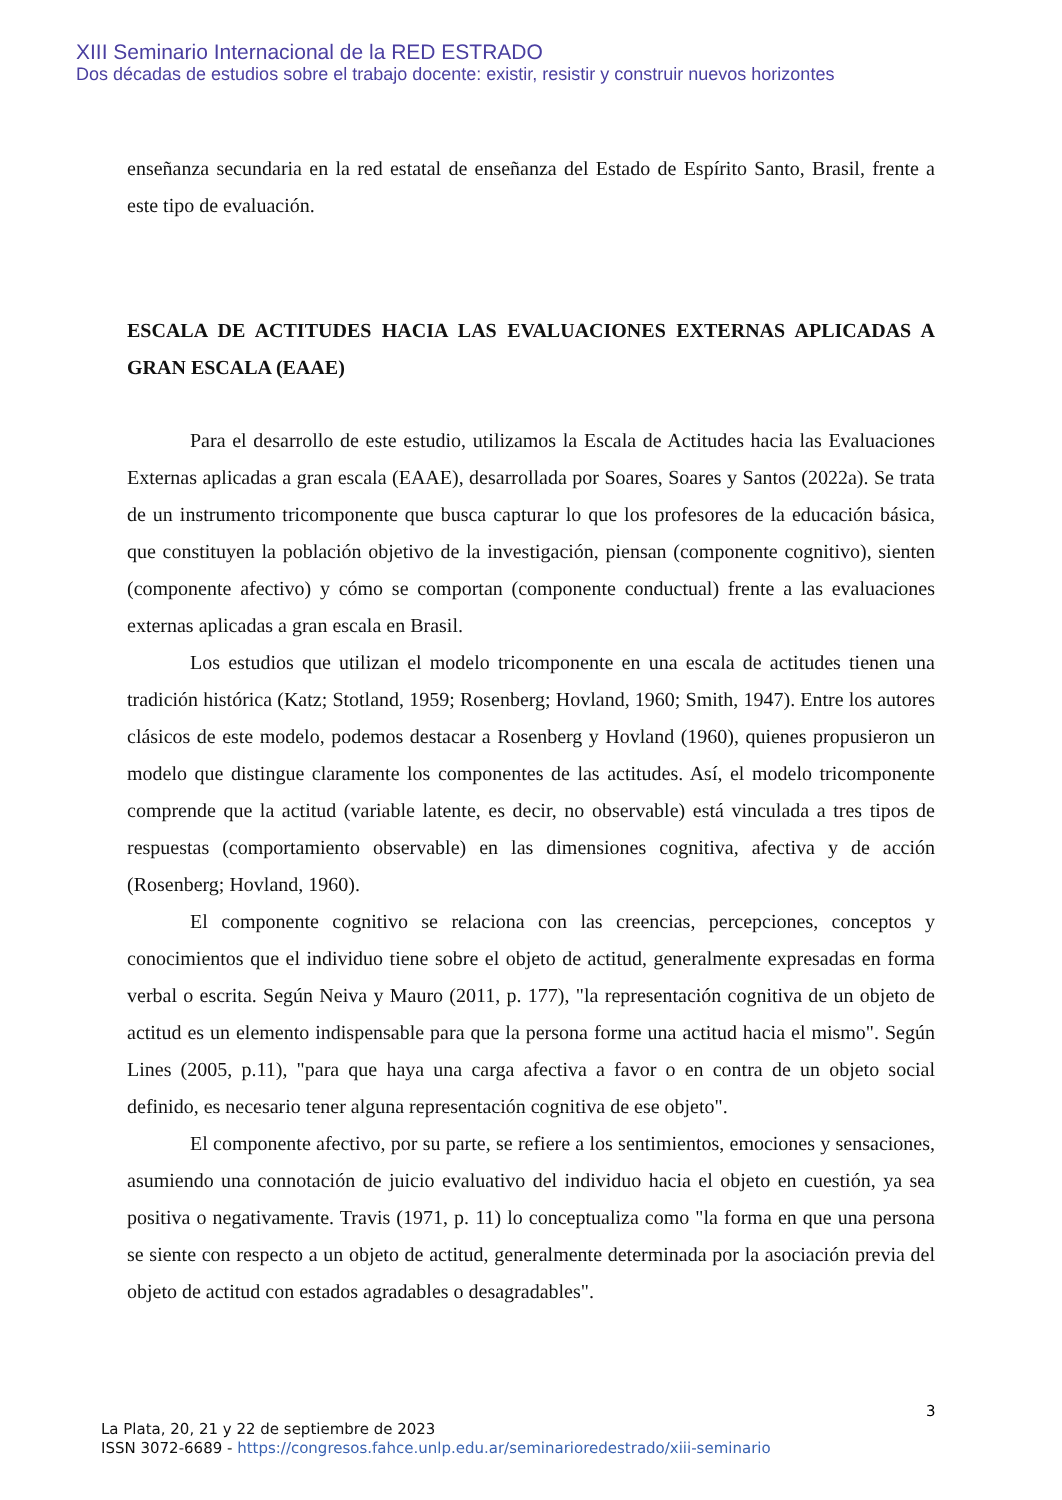XIII Seminario Internacional de la RED ESTRADO
Dos décadas de estudios sobre el trabajo docente: existir, resistir y construir nuevos horizontes
enseñanza secundaria en la red estatal de enseñanza del Estado de Espírito Santo, Brasil, frente a este tipo de evaluación.
ESCALA DE ACTITUDES HACIA LAS EVALUACIONES EXTERNAS APLICADAS A GRAN ESCALA (EAAE)
Para el desarrollo de este estudio, utilizamos la Escala de Actitudes hacia las Evaluaciones Externas aplicadas a gran escala (EAAE), desarrollada por Soares, Soares y Santos (2022a). Se trata de un instrumento tricomponente que busca capturar lo que los profesores de la educación básica, que constituyen la población objetivo de la investigación, piensan (componente cognitivo), sienten (componente afectivo) y cómo se comportan (componente conductual) frente a las evaluaciones externas aplicadas a gran escala en Brasil.
Los estudios que utilizan el modelo tricomponente en una escala de actitudes tienen una tradición histórica (Katz; Stotland, 1959; Rosenberg; Hovland, 1960; Smith, 1947). Entre los autores clásicos de este modelo, podemos destacar a Rosenberg y Hovland (1960), quienes propusieron un modelo que distingue claramente los componentes de las actitudes. Así, el modelo tricomponente comprende que la actitud (variable latente, es decir, no observable) está vinculada a tres tipos de respuestas (comportamiento observable) en las dimensiones cognitiva, afectiva y de acción (Rosenberg; Hovland, 1960).
El componente cognitivo se relaciona con las creencias, percepciones, conceptos y conocimientos que el individuo tiene sobre el objeto de actitud, generalmente expresadas en forma verbal o escrita. Según Neiva y Mauro (2011, p. 177), "la representación cognitiva de un objeto de actitud es un elemento indispensable para que la persona forme una actitud hacia el mismo". Según Lines (2005, p.11), "para que haya una carga afectiva a favor o en contra de un objeto social definido, es necesario tener alguna representación cognitiva de ese objeto".
El componente afectivo, por su parte, se refiere a los sentimientos, emociones y sensaciones, asumiendo una connotación de juicio evaluativo del individuo hacia el objeto en cuestión, ya sea positiva o negativamente. Travis (1971, p. 11) lo conceptualiza como "la forma en que una persona se siente con respecto a un objeto de actitud, generalmente determinada por la asociación previa del objeto de actitud con estados agradables o desagradables".
3
La Plata, 20, 21 y 22 de septiembre de 2023
ISSN 3072-6689 - https://congresos.fahce.unlp.edu.ar/seminarioredestrado/xiii-seminario